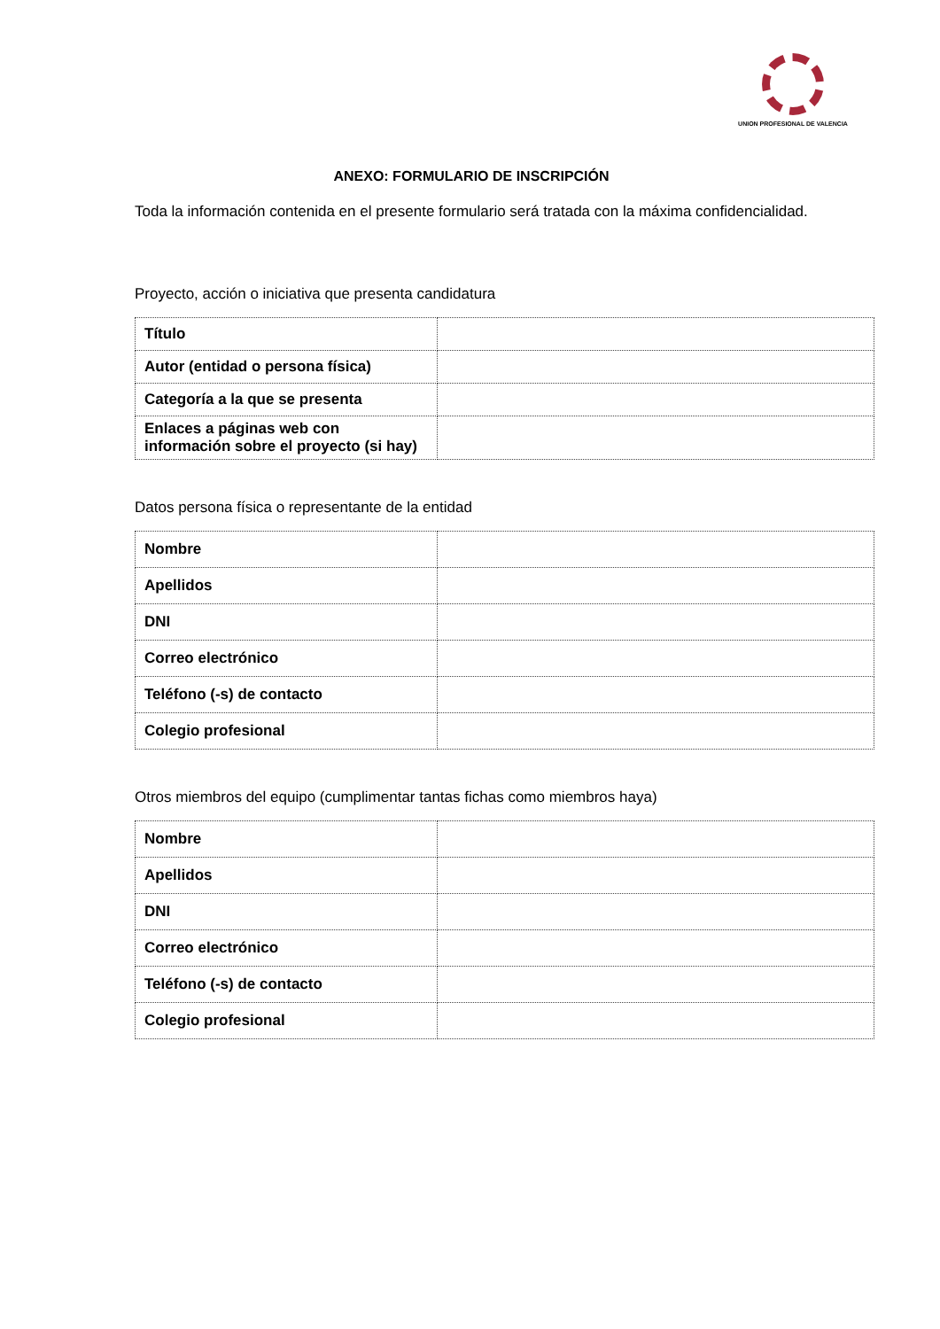UNION PROFESIONAL DE VALENCIA
ANEXO: FORMULARIO DE INSCRIPCIÓN
Toda la información contenida en el presente formulario será tratada con la máxima confidencialidad.
Proyecto, acción o iniciativa que presenta candidatura
| Título | |
| Autor (entidad o persona física) | |
| Categoría a la que se presenta | |
| Enlaces a páginas web con información sobre el proyecto (si hay) | |
Datos persona física o representante de la entidad
| Nombre | |
| Apellidos | |
| DNI | |
| Correo electrónico | |
| Teléfono (-s) de contacto | |
| Colegio profesional | |
Otros miembros del equipo (cumplimentar tantas fichas como miembros haya)
| Nombre | |
| Apellidos | |
| DNI | |
| Correo electrónico | |
| Teléfono (-s) de contacto | |
| Colegio profesional | |